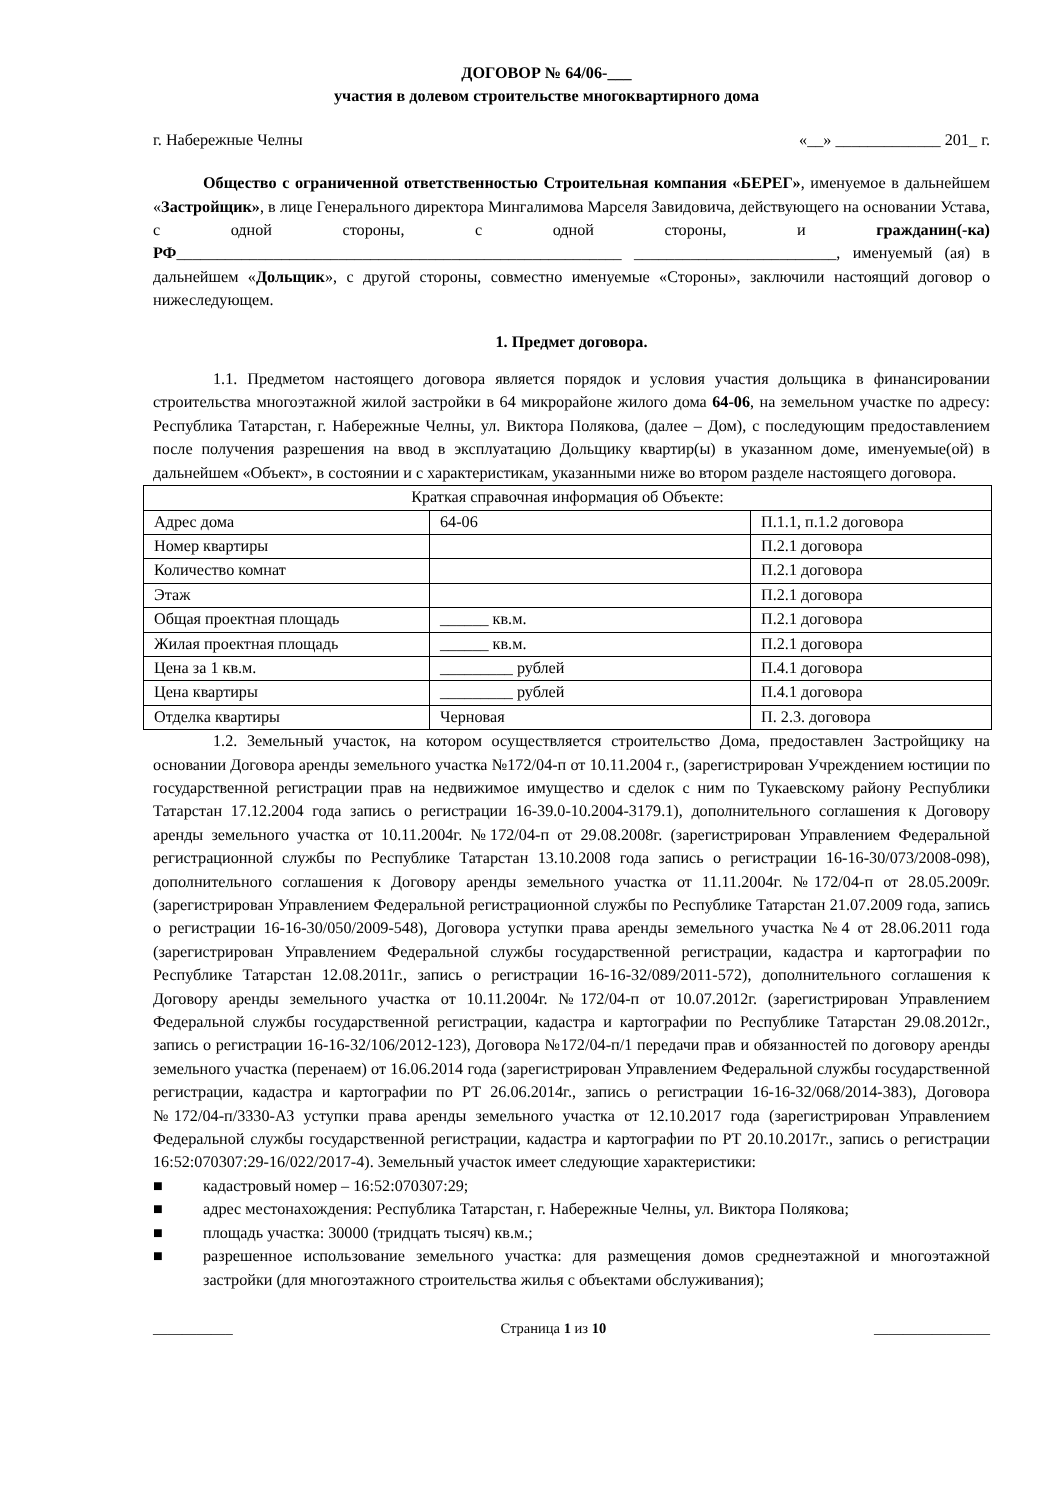ДОГОВОР № 64/06-___
участия в долевом строительстве многоквартирного дома
г. Набережные Челны «__» _____________ 201_ г.
Общество с ограниченной ответственностью Строительная компания «БЕРЕГ», именуемое в дальнейшем «Застройщик», в лице Генерального директора Мингалимова Марселя Завидовича, действующего на основании Устава, с одной стороны, с одной стороны, и гражданин(-ка) РФ_______________________________________________________ _________________________, именуемый (ая) в дальнейшем «Дольщик», с другой стороны, совместно именуемые «Стороны», заключили настоящий договор о нижеследующем.
1. Предмет договора.
1.1. Предметом настоящего договора является порядок и условия участия дольщика в финансировании строительства многоэтажной жилой застройки в 64 микрорайоне жилого дома 64-06, на земельном участке по адресу: Республика Татарстан, г. Набережные Челны, ул. Виктора Полякова, (далее – Дом), с последующим предоставлением после получения разрешения на ввод в эксплуатацию Дольщику квартир(ы) в указанном доме, именуемые(ой) в дальнейшем «Объект», в состоянии и с характеристикам, указанными ниже во втором разделе настоящего договора.
| Краткая справочная информация об Объекте: | | |
| Адрес дома | 64-06 | П.1.1, п.1.2 договора |
| Номер квартиры | | П.2.1 договора |
| Количество комнат | | П.2.1 договора |
| Этаж | | П.2.1 договора |
| Общая проектная площадь | ______ кв.м. | П.2.1 договора |
| Жилая проектная площадь | ______ кв.м. | П.2.1 договора |
| Цена за 1 кв.м. | _________ рублей | П.4.1 договора |
| Цена квартиры | _________ рублей | П.4.1 договора |
| Отделка квартиры | Черновая | П. 2.3. договора |
1.2. Земельный участок, на котором осуществляется строительство Дома, предоставлен Застройщику на основании Договора аренды земельного участка №172/04-п от 10.11.2004 г., (зарегистрирован Учреждением юстиции по государственной регистрации прав на недвижимое имущество и сделок с ним по Тукаевскому району Республики Татарстан 17.12.2004 года запись о регистрации 16-39.0-10.2004-3179.1), дополнительного соглашения к Договору аренды земельного участка от 10.11.2004г. №172/04-п от 29.08.2008г. (зарегистрирован Управлением Федеральной регистрационной службы по Республике Татарстан 13.10.2008 года запись о регистрации 16-16-30/073/2008-098), дополнительного соглашения к Договору аренды земельного участка от 11.11.2004г. №172/04-п от 28.05.2009г. (зарегистрирован Управлением Федеральной регистрационной службы по Республике Татарстан 21.07.2009 года, запись о регистрации 16-16-30/050/2009-548), Договора уступки права аренды земельного участка №4 от 28.06.2011 года (зарегистрирован Управлением Федеральной службы государственной регистрации, кадастра и картографии по Республике Татарстан 12.08.2011г., запись о регистрации 16-16-32/089/2011-572), дополнительного соглашения к Договору аренды земельного участка от 10.11.2004г. №172/04-п от 10.07.2012г. (зарегистрирован Управлением Федеральной службы государственной регистрации, кадастра и картографии по Республике Татарстан 29.08.2012г., запись о регистрации 16-16-32/106/2012-123), Договора №172/04-п/1 передачи прав и обязанностей по договору аренды земельного участка (перенаем) от 16.06.2014 года (зарегистрирован Управлением Федеральной службы государственной регистрации, кадастра и картографии по РТ 26.06.2014г., запись о регистрации 16-16-32/068/2014-383), Договора №172/04-п/3330-АЗ уступки права аренды земельного участка от 12.10.2017 года (зарегистрирован Управлением Федеральной службы государственной регистрации, кадастра и картографии по РТ 20.10.2017г., запись о регистрации 16:52:070307:29-16/022/2017-4). Земельный участок имеет следующие характеристики:
■ кадастровый номер – 16:52:070307:29;
■ адрес местонахождения: Республика Татарстан, г. Набережные Челны, ул. Виктора Полякова;
■ площадь участка: 30000 (тридцать тысяч) кв.м.;
■ разрешенное использование земельного участка: для размещения домов среднеэтажной и многоэтажной застройки (для многоэтажного строительства жилья с объектами обслуживания);
___________ Страница 1 из 10 ________________